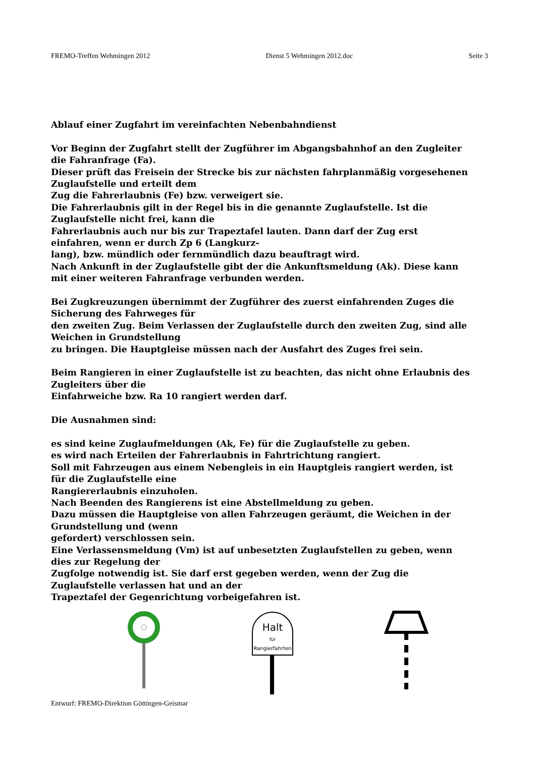FREMO-Treffen Wehmingen 2012 Dienst 5 Wehmingen 2012.doc Seite 3
Ablauf einer Zugfahrt im vereinfachten Nebenbahndienst
Vor Beginn der Zugfahrt stellt der Zugführer im Abgangsbahnhof an den Zugleiter
die Fahranfrage (Fa).
Dieser prüft das Freisein der Strecke bis zur nächsten fahrplanmäßig vorgesehenen
Zuglaufstelle und erteilt dem
Zug die Fahrerlaubnis (Fe) bzw. verweigert sie.
Die Fahrerlaubnis gilt in der Regel bis in die genannte Zuglaufstelle. Ist die
Zuglaufstelle nicht frei, kann die
Fahrerlaubnis auch nur bis zur Trapeztafel lauten. Dann darf der Zug erst
einfahren, wenn er durch Zp 6 (Langkurz-
lang), bzw. mündlich oder fernmündlich dazu beauftragt wird.
Nach Ankunft in der Zuglaufstelle gibt der die Ankunftsmeldung (Ak). Diese kann
mit einer weiteren Fahranfrage verbunden werden.
Bei Zugkreuzungen übernimmt der Zugführer des zuerst einfahrenden Zuges die
Sicherung des Fahrweges für
den zweiten Zug. Beim Verlassen der Zuglaufstelle durch den zweiten Zug, sind alle
Weichen in Grundstellung
zu bringen. Die Hauptgleise müssen nach der Ausfahrt des Zuges frei sein.
Beim Rangieren in einer Zuglaufstelle ist zu beachten, das nicht ohne Erlaubnis des
Zugleiters über die
Einfahrweiche bzw. Ra 10 rangiert werden darf.
Die Ausnahmen sind:
es sind keine Zuglaufmeldungen (Ak, Fe) für die Zuglaufstelle zu geben.
es wird nach Erteilen der Fahrerlaubnis in Fahrtrichtung rangiert.
Soll mit Fahrzeugen aus einem Nebengleis in ein Hauptgleis rangiert werden, ist
für die Zuglaufstelle eine
Rangiererlaubnis einzuholen.
Nach Beenden des Rangierens ist eine Abstellmeldung zu geben.
Dazu müssen die Hauptgleise von allen Fahrzeugen geräumt, die Weichen in der
Grundstellung und (wenn
gefordert) verschlossen sein.
Eine Verlassensmeldung (Vm) ist auf unbesetzten Zuglaufstellen zu geben, wenn
dies zur Regelung der
Zugfolge notwendig ist. Sie darf erst gegeben werden, wenn der Zug die
Zuglaufstelle verlassen hat und an der
Trapeztafel der Gegenrichtung vorbeigefahren ist.
Halt
für
Rangierfahrten
Entwurf: FREMO-Direktion Göttingen-Geismar